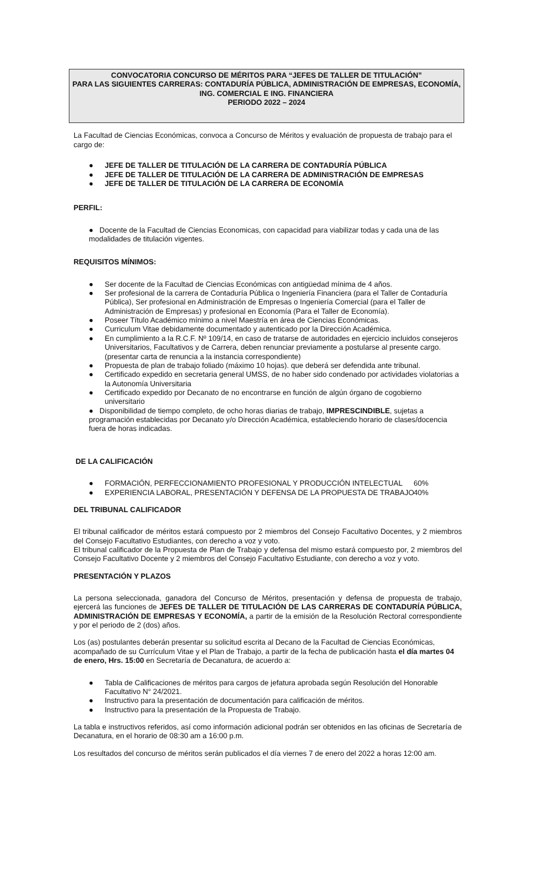CONVOCATORIA CONCURSO DE MÉRITOS PARA “JEFES DE TALLER DE TITULACIÓN”
PARA LAS SIGUIENTES CARRERAS: CONTADURÍA PÚBLICA, ADMINISTRACIÓN DE EMPRESAS, ECONOMÍA,
ING. COMERCIAL E ING. FINANCIERA
PERIODO 2022 – 2024
La Facultad de Ciencias Económicas, convoca a Concurso de Méritos y evaluación de propuesta de trabajo para el cargo de:
● JEFE DE TALLER DE TITULACIÓN DE LA CARRERA DE CONTADURÍA PÚBLICA
● JEFE DE TALLER DE TITULACIÓN DE LA CARRERA DE ADMINISTRACIÓN DE EMPRESAS
● JEFE DE TALLER DE TITULACIÓN DE LA CARRERA DE ECONOMÍA
PERFIL:
● Docente de la Facultad de Ciencias Economicas, con capacidad para viabilizar todas y cada una de las modalidades de titulación vigentes.
REQUISITOS MÍNIMOS:
● Ser docente de la Facultad de Ciencias Económicas con antigüedad mínima de 4 años.
● Ser profesional de la carrera de Contaduría Pública o Ingeniería Financiera (para el Taller de Contaduría Pública), Ser profesional en Administración de Empresas o Ingeniería Comercial (para el Taller de Administración de Empresas) y profesional en Economía (Para el Taller de Economía).
● Poseer Título Académico mínimo a nivel Maestría en área de Ciencias Económicas.
● Curriculum Vitae debidamente documentado y autenticado por la Dirección Académica.
● En cumplimiento a la R.C.F. Nº 109/14, en caso de tratarse de autoridades en ejercicio incluidos consejeros Universitarios, Facultativos y de Carrera, deben renunciar previamente a postularse al presente cargo. (presentar carta de renuncia a la instancia correspondiente)
● Propuesta de plan de trabajo foliado (máximo 10 hojas). que deberá ser defendida ante tribunal.
● Certificado expedido en secretaria general UMSS, de no haber sido condenado por actividades violatorias a la Autonomía Universitaria
● Certificado expedido por Decanato de no encontrarse en función de algún órgano de cogobierno universitario
● Disponibilidad de tiempo completo, de ocho horas diarias de trabajo, IMPRESCINDIBLE, sujetas a programación establecidas por Decanato y/o Dirección Académica, estableciendo horario de clases/docencia fuera de horas indicadas.
DE LA CALIFICACIÓN
● FORMACIÓN, PERFECCIONAMIENTO PROFESIONAL Y PRODUCCIÓN INTELECTUAL 60%
● EXPERIENCIA LABORAL, PRESENTACIÓN Y DEFENSA DE LA PROPUESTA DE TRABAJO 40%
DEL TRIBUNAL CALIFICADOR
El tribunal calificador de méritos estará compuesto por 2 miembros del Consejo Facultativo Docentes, y 2 miembros del Consejo Facultativo Estudiantes, con derecho a voz y voto.
El tribunal calificador de la Propuesta de Plan de Trabajo y defensa del mismo estará compuesto por, 2 miembros del Consejo Facultativo Docente y 2 miembros del Consejo Facultativo Estudiante, con derecho a voz y voto.
PRESENTACIÓN Y PLAZOS
La persona seleccionada, ganadora del Concurso de Méritos, presentación y defensa de propuesta de trabajo, ejercerá las funciones de JEFES DE TALLER DE TITULACIÓN DE LAS CARRERAS DE CONTADURÍA PÚBLICA, ADMINISTRACIÓN DE EMPRESAS Y ECONOMÍA, a partir de la emisión de la Resolución Rectoral correspondiente y por el periodo de 2 (dos) años.
Los (as) postulantes deberán presentar su solicitud escrita al Decano de la Facultad de Ciencias Económicas, acompañado de su Currículum Vitae y el Plan de Trabajo, a partir de la fecha de publicación hasta el día martes 04 de enero, Hrs. 15:00 en Secretaría de Decanatura, de acuerdo a:
● Tabla de Calificaciones de méritos para cargos de jefatura aprobada según Resolución del Honorable Facultativo N° 24/2021.
● Instructivo para la presentación de documentación para calificación de méritos.
● Instructivo para la presentación de la Propuesta de Trabajo.
La tabla e instructivos referidos, así como información adicional podrán ser obtenidos en las oficinas de Secretaría de Decanatura, en el horario de 08:30 am a 16:00 p.m.
Los resultados del concurso de méritos serán publicados el día viernes 7 de enero del 2022 a horas 12:00 am.